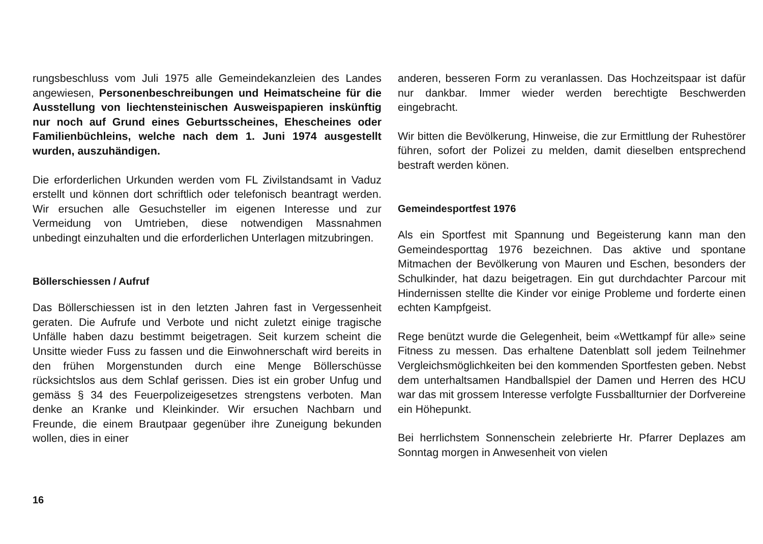rungsbeschluss vom Juli 1975 alle Gemeindekanzleien des Landes angewiesen, Personenbeschreibungen und Heimatscheine für die Ausstellung von liechtensteinischen Ausweispapieren inskünftig nur noch auf Grund eines Geburtsscheines, Ehescheines oder Familienbüchleins, welche nach dem 1. Juni 1974 ausgestellt wurden, auszuhändigen.
Die erforderlichen Urkunden werden vom FL Zivilstandsamt in Vaduz erstellt und können dort schriftlich oder telefonisch beantragt werden. Wir ersuchen alle Gesuchsteller im eigenen Interesse und zur Vermeidung von Umtrieben, diese notwendigen Massnahmen unbedingt einzuhalten und die erforderlichen Unterlagen mitzubringen.
Böllerschiessen / Aufruf
Das Böllerschiessen ist in den letzten Jahren fast in Vergessenheit geraten. Die Aufrufe und Verbote und nicht zuletzt einige tragische Unfälle haben dazu bestimmt beigetragen. Seit kurzem scheint die Unsitte wieder Fuss zu fassen und die Einwohnerschaft wird bereits in den frühen Morgenstunden durch eine Menge Böllerschüsse rücksichtslos aus dem Schlaf gerissen. Dies ist ein grober Unfug und gemäss § 34 des Feuerpolizeigesetzes strengstens verboten. Man denke an Kranke und Kleinkinder. Wir ersuchen Nachbarn und Freunde, die einem Brautpaar gegenüber ihre Zuneigung bekunden wollen, dies in einer
anderen, besseren Form zu veranlassen. Das Hochzeitspaar ist dafür nur dankbar. Immer wieder werden berechtigte Beschwerden eingebracht.
Wir bitten die Bevölkerung, Hinweise, die zur Ermittlung der Ruhestörer führen, sofort der Polizei zu melden, damit dieselben entsprechend bestraft werden könen.
Gemeindesportfest 1976
Als ein Sportfest mit Spannung und Begeisterung kann man den Gemeindesporttag 1976 bezeichnen. Das aktive und spontane Mitmachen der Bevölkerung von Mauren und Eschen, besonders der Schulkinder, hat dazu beigetragen. Ein gut durchdachter Parcour mit Hindernissen stellte die Kinder vor einige Probleme und forderte einen echten Kampfgeist.
Rege benützt wurde die Gelegenheit, beim «Wettkampf für alle» seine Fitness zu messen. Das erhaltene Datenblatt soll jedem Teilnehmer Vergleichsmöglichkeiten bei den kommenden Sportfesten geben. Nebst dem unterhaltsamen Handballspiel der Damen und Herren des HCU war das mit grossem Interesse verfolgte Fussballturnier der Dorfvereine ein Höhepunkt.
Bei herrlichstem Sonnenschein zelebrierte Hr. Pfarrer Deplazes am Sonntag morgen in Anwesenheit von vielen
16